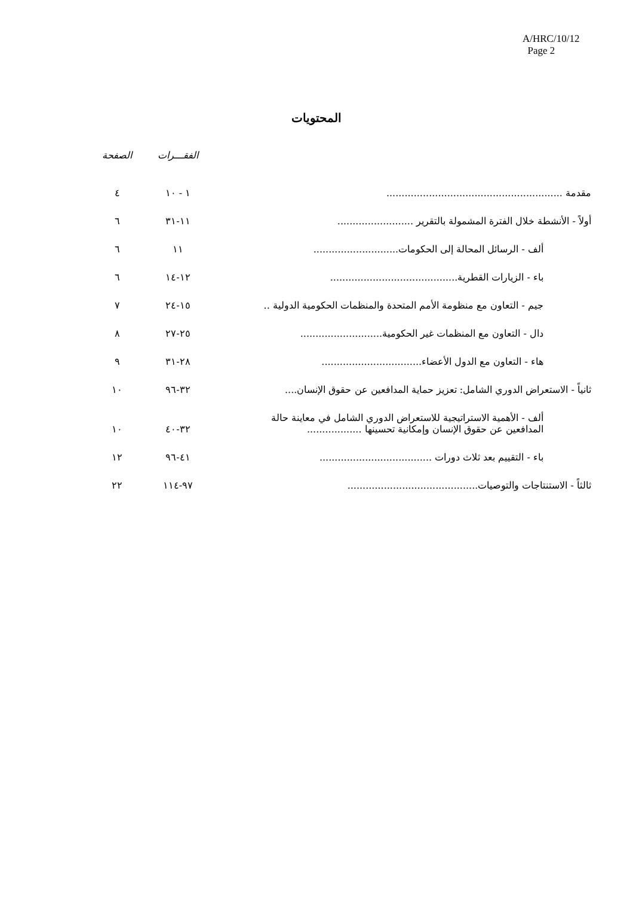A/HRC/10/12
Page 2
المحتويات
| | الفقـــرات | الصفحة |
| --- | --- | --- |
| مقدمة .......................................................... | ١ - ١٠ | ٤ |
| أولاً - الأنشطة خلال الفترة المشمولة بالتقرير ......................... | ١١-٣١ | ٦ |
| ألف - الرسائل المحالة إلى الحكومات............................ | ١١ | ٦ |
| باء - الزيارات القطرية.......................................... | ١٢-١٤ | ٦ |
| جيم - التعاون مع منظومة الأمم المتحدة والمنظمات الحكومية الدولية .. | ١٥-٢٤ | ٧ |
| دال - التعاون مع المنظمات غير الحكومية........................... | ٢٥-٢٧ | ٨ |
| هاء - التعاون مع الدول الأعضاء................................. | ٢٨-٣١ | ٩ |
| ثانياً - الاستعراض الدوري الشامل: تعزيز حماية المدافعين عن حقوق الإنسان.... | ٣٢-٩٦ | ١٠ |
| ألف - الأهمية الاستراتيجية للاستعراض الدوري الشامل في معاينة حالة المدافعين عن حقوق الإنسان وإمكانية تحسينها .................. | ٣٢-٤٠ | ١٠ |
| باء - التقييم بعد ثلاث دورات ..................................... | ٤١-٩٦ | ١٢ |
| ثالثاً - الاستنتاجات والتوصيات........................................... | ٩٧-١١٤ | ٢٢ |